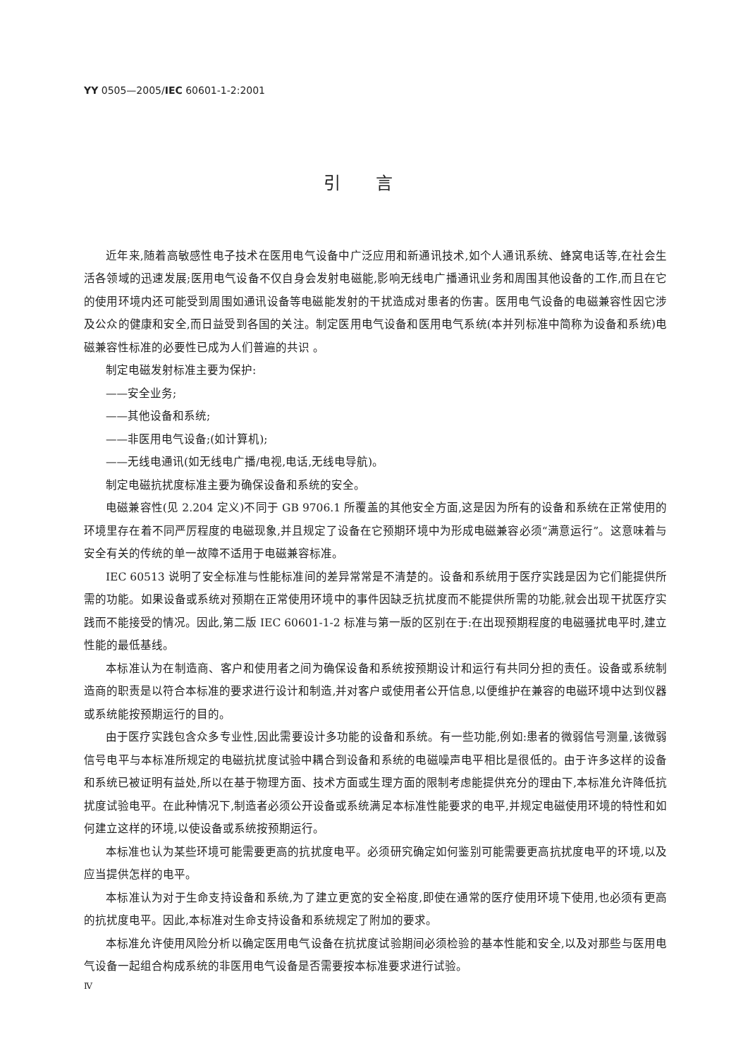YY 0505—2005/IEC 60601-1-2:2001
引言
近年来,随着高敏感性电子技术在医用电气设备中广泛应用和新通讯技术,如个人通讯系统、蜂窝电话等,在社会生活各领域的迅速发展;医用电气设备不仅自身会发射电磁能,影响无线电广播通讯业务和周围其他设备的工作,而且在它的使用环境内还可能受到周围如通讯设备等电磁能发射的干扰造成对患者的伤害。医用电气设备的电磁兼容性因它涉及公众的健康和安全,而日益受到各国的关注。制定医用电气设备和医用电气系统(本并列标准中简称为设备和系统)电磁兼容性标准的必要性已成为人们普遍的共识 。
制定电磁发射标准主要为保护:
——安全业务;
——其他设备和系统;
——非医用电气设备;(如计算机);
——无线电通讯(如无线电广播/电视,电话,无线电导航)。
制定电磁抗扰度标准主要为确保设备和系统的安全。
电磁兼容性(见 2.204 定义)不同于 GB 9706.1 所覆盖的其他安全方面,这是因为所有的设备和系统在正常使用的环境里存在着不同严厉程度的电磁现象,并且规定了设备在它预期环境中为形成电磁兼容必须“满意运行”。这意味着与安全有关的传统的单一故障不适用于电磁兼容标准。
IEC 60513 说明了安全标准与性能标准间的差异常常是不清楚的。设备和系统用于医疗实践是因为它们能提供所需的功能。如果设备或系统对预期在正常使用环境中的事件因缺乏抗扰度而不能提供所需的功能,就会出现干扰医疗实践而不能接受的情况。因此,第二版 IEC 60601-1-2 标准与第一版的区别在于:在出现预期程度的电磁骚扰电平时,建立性能的最低基线。
本标准认为在制造商、客户和使用者之间为确保设备和系统按预期设计和运行有共同分担的责任。设备或系统制造商的职责是以符合本标准的要求进行设计和制造,并对客户或使用者公开信息,以便维护在兼容的电磁环境中达到仪器或系统能按预期运行的目的。
由于医疗实践包含众多专业性,因此需要设计多功能的设备和系统。有一些功能,例如:患者的微弱信号测量,该微弱信号电平与本标准所规定的电磁抗扰度试验中耦合到设备和系统的电磁噪声电平相比是很低的。由于许多这样的设备和系统已被证明有益处,所以在基于物理方面、技术方面或生理方面的限制考虑能提供充分的理由下,本标准允许降低抗扰度试验电平。在此种情况下,制造者必须公开设备或系统满足本标准性能要求的电平,并规定电磁使用环境的特性和如何建立这样的环境,以使设备或系统按预期运行。
本标准也认为某些环境可能需要更高的抗扰度电平。必须研究确定如何鉴别可能需要更高抗扰度电平的环境,以及应当提供怎样的电平。
本标准认为对于生命支持设备和系统,为了建立更宽的安全裕度,即使在通常的医疗使用环境下使用,也必须有更高的抗扰度电平。因此,本标准对生命支持设备和系统规定了附加的要求。
本标准允许使用风险分析以确定医用电气设备在抗扰度试验期间必须检验的基本性能和安全,以及对那些与医用电气设备一起组合构成系统的非医用电气设备是否需要按本标准要求进行试验。
Ⅳ